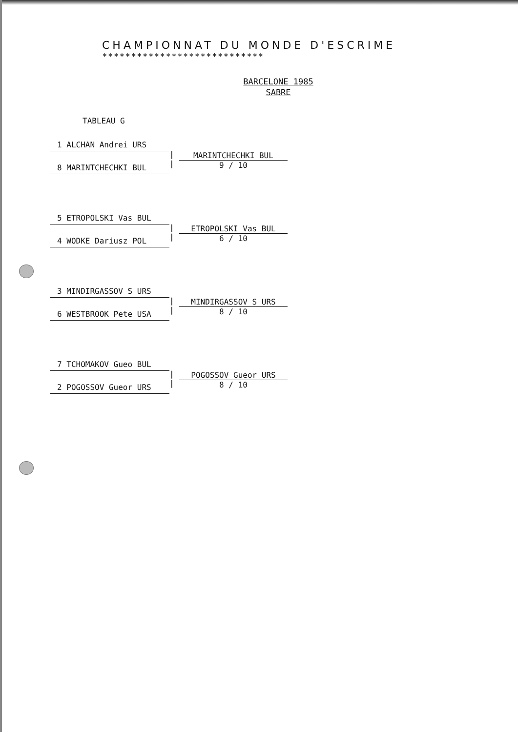CHAMPIONNAT DU MONDE D'ESCRIME
****************************
BARCELONE 1985
SABRE
TABLEAU G
1 ALCHAN Andrei URS
8 MARINTCHECHKI BUL
|
|
MARINTCHECHKI BUL
9 / 10
5 ETROPOLSKI Vas BUL
4 WODKE Dariusz POL
|
|
ETROPOLSKI Vas BUL
6 / 10
3 MINDIRGASSOV S URS
6 WESTBROOK Pete USA
|
|
MINDIRGASSOV S URS
8 / 10
7 TCHOMAKOV Gueo BUL
2 POGOSSOV Gueor URS
|
|
POGOSSOV Gueor URS
8 / 10